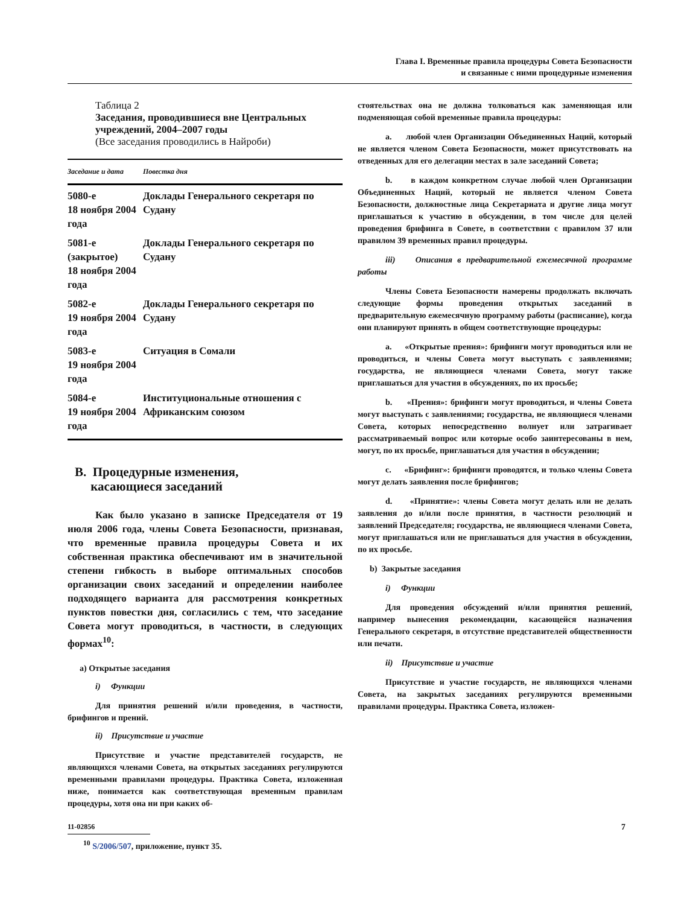Глава I. Временные правила процедуры Совета Безопасности
и связанные с ними процедурные изменения
Таблица 2
Заседания, проводившиеся вне Центральных учреждений, 2004–2007 годы
(Все заседания проводились в Найроби)
| Заседание и дата | Повестка дня |
| --- | --- |
| 5080-е 18 ноября 2004 года | Доклады Генерального секретаря по Судану |
| 5081-е (закрытое) 18 ноября 2004 года | Доклады Генерального секретаря по Судану |
| 5082-е 19 ноября 2004 года | Доклады Генерального секретаря по Судану |
| 5083-е 19 ноября 2004 года | Ситуация в Сомали |
| 5084-е 19 ноября 2004 года | Институциональные отношения с Африканским союзом |
B. Процедурные изменения,
касающиеся заседаний
Как было указано в записке Председателя от 19 июля 2006 года, члены Совета Безопасности, признавая, что временные правила процедуры Совета и их собственная практика обеспечивают им в значительной степени гибкость в выборе оптимальных способов организации своих заседаний и определении наиболее подходящего варианта для рассмотрения конкретных пунктов повестки дня, согласились с тем, что заседание Совета могут проводиться, в частности, в следующих формах<sup>10</sup>:
a) Открытые заседания
i) Функции
Для принятия решений и/или проведения, в частности, брифингов и прений.
ii) Присутствие и участие
Присутствие и участие представителей государств, не являющихся членами Совета, на открытых заседаниях регулируются временными правилами процедуры. Практика Совета, изложенная ниже, понимается как соответствующая временным правилам процедуры, хотя она ни при каких об-
<sup>10</sup> S/2006/507, приложение, пункт 35.
стоятельствах она не должна толковаться как заменяющая или подменяющая собой временные правила процедуры:
a. любой член Организации Объединенных Наций, который не является членом Совета Безопасности, может присутствовать на отведенных для его делегации местах в зале заседаний Совета;
b. в каждом конкретном случае любой член Организации Объединенных Наций, который не является членом Совета Безопасности, должностные лица Секретариата и другие лица могут приглашаться к участию в обсуждении, в том числе для целей проведения брифинга в Совете, в соответствии с правилом 37 или правилом 39 временных правил процедуры.
iii) Описания в предварительной ежемесячной программе работы
Члены Совета Безопасности намерены продолжать включать следующие формы проведения открытых заседаний в предварительную ежемесячную программу работы (расписание), когда они планируют принять в общем соответствующие процедуры:
a. «Открытые прения»: брифинги могут проводиться или не проводиться, и члены Совета могут выступать с заявлениями; государства, не являющиеся членами Совета, могут также приглашаться для участия в обсуждениях, по их просьбе;
b. «Прения»: брифинги могут проводиться, и члены Совета могут выступать с заявлениями; государства, не являющиеся членами Совета, которых непосредственно волнует или затрагивает рассматриваемый вопрос или которые особо заинтересованы в нем, могут, по их просьбе, приглашаться для участия в обсуждении;
c. «Брифинг»: брифинги проводятся, и только члены Совета могут делать заявления после брифингов;
d. «Принятие»: члены Совета могут делать или не делать заявления до и/или после принятия, в частности резолюций и заявлений Председателя; государства, не являющиеся членами Совета, могут приглашаться или не приглашаться для участия в обсуждении, по их просьбе.
b) Закрытые заседания
i) Функции
Для проведения обсуждений и/или принятия решений, например вынесения рекомендации, касающейся назначения Генерального секретаря, в отсутствие представителей общественности или печати.
ii) Присутствие и участие
Присутствие и участие государств, не являющихся членами Совета, на закрытых заседаниях регулируются временными правилами процедуры. Практика Совета, изложен-
11-02856 7